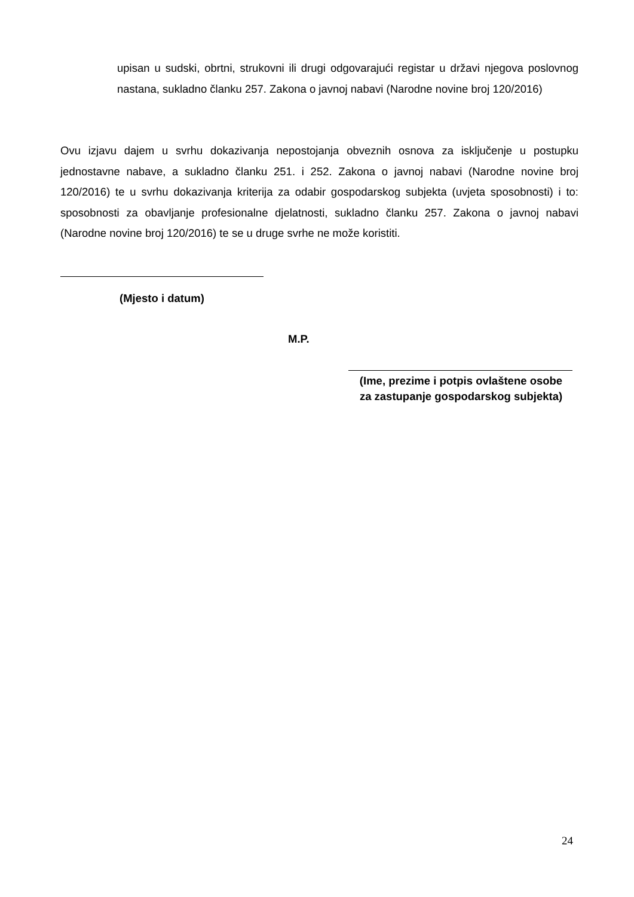upisan u sudski, obrtni, strukovni ili drugi odgovarajući registar u državi njegova poslovnog nastana, sukladno članku 257. Zakona o javnoj nabavi (Narodne novine broj 120/2016)
Ovu izjavu dajem u svrhu dokazivanja nepostojanja obveznih osnova za isključenje u postupku jednostavne nabave, a sukladno članku 251. i 252. Zakona o javnoj nabavi (Narodne novine broj 120/2016) te u svrhu dokazivanja kriterija za odabir gospodarskog subjekta (uvjeta sposobnosti) i to: sposobnosti za obavljanje profesionalne djelatnosti, sukladno članku 257. Zakona o javnoj nabavi (Narodne novine broj 120/2016) te se u druge svrhe ne može koristiti.
(Mjesto i datum)
M.P.
(Ime, prezime i potpis ovlaštene osobe
za zastupanje gospodarskog subjekta)
24